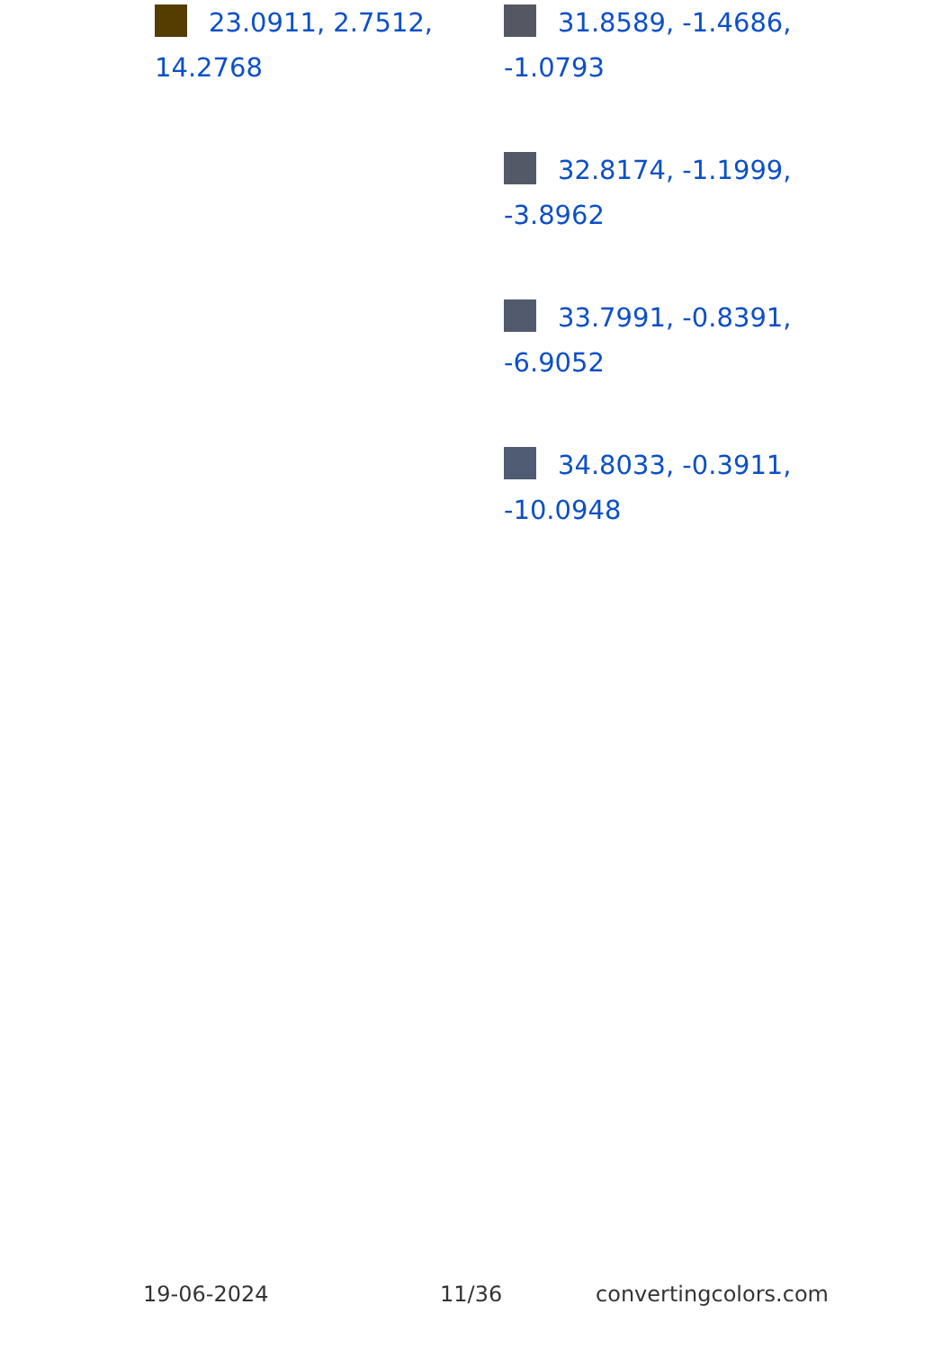23.0911, 2.7512, 14.2768 31.8589, -1.4686, -1.0793
32.8174, -1.1999, -3.8962
33.7991, -0.8391, -6.9052
34.8033, -0.3911, -10.0948
19-06-2024 11/36 convertingcolors.com